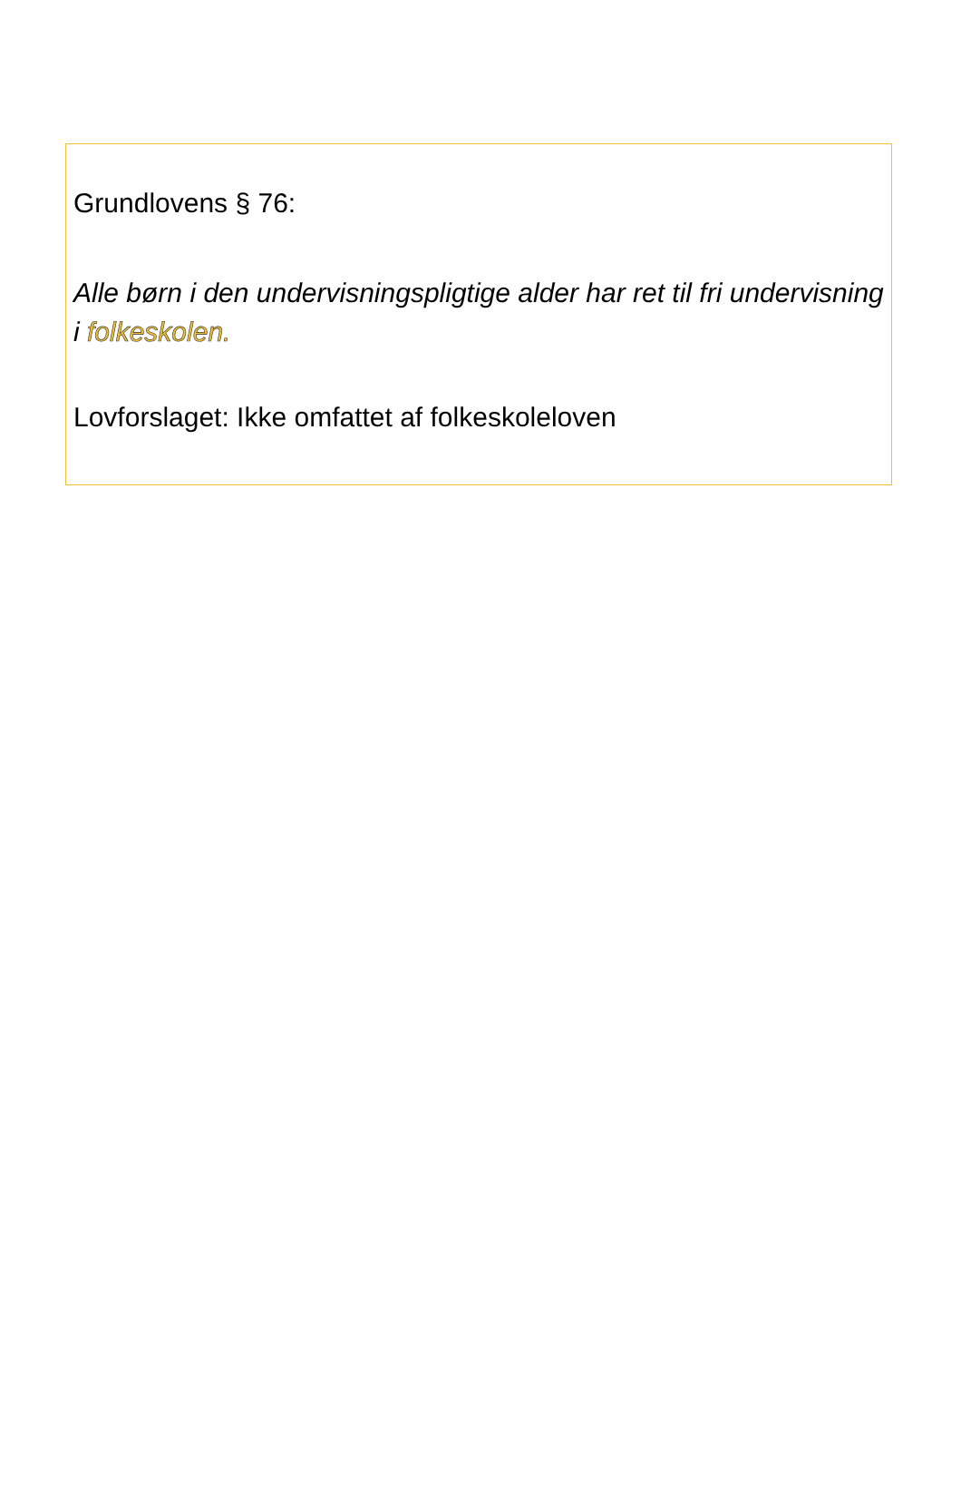Grundlovens § 76:
Alle børn i den undervisningspligtige alder har ret til fri undervisning i folkeskolen.
Lovforslaget: Ikke omfattet af folkeskoleloven